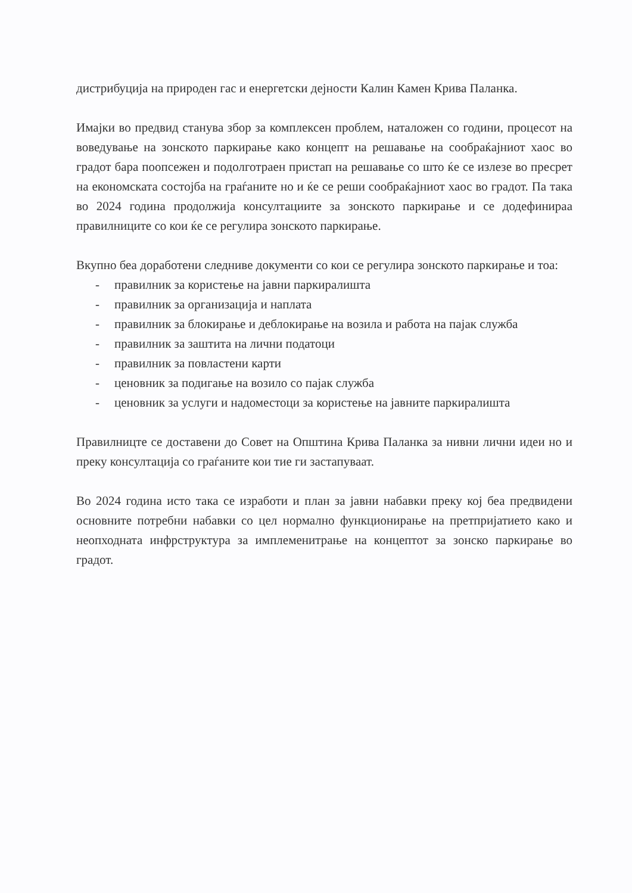дистрибуција на природен гас и енергетски дејности Калин Камен Крива Паланка.
Имајки во предвид станува збор за комплексен проблем, наталожен со години, процесот на воведување на зонското паркирање како концепт на решавање на сообраќајниот хаос во градот бара поопсежен и подолготраен пристап на решавање со што ќе се излезе во пресрет на економската состојба на граѓаните но и ќе се реши сообраќајниот хаос во градот. Па така во 2024 година продолжија консултациите за зонското паркирање и се додефинираа правилниците со кои ќе се регулира зонското паркирање.
Вкупно беа доработени следниве документи со кои се регулира зонското паркирање и тоа:
- правилник за користење на јавни паркиралишта
- правилник за организација и наплата
- правилник за блокирање и деблокирање на возила и работа на пајак служба
- правилник за заштита на лични податоци
- правилник за повластени карти
- ценовник за подигање на возило со пајак служба
- ценовник за услуги и надоместоци за користење на јавните паркиралишта
Правилницте се доставени до Совет на Општина Крива Паланка за нивни лични идеи но и преку консултација со граѓаните кои тие ги застапуваат.
Во 2024 година исто така се изработи и план за јавни набавки преку кој беа предвидени основните потребни набавки со цел нормално функционирање на претпријатието како и неопходната инфрструктура за имплеменитрање на концептот за зонско паркирање во градот.